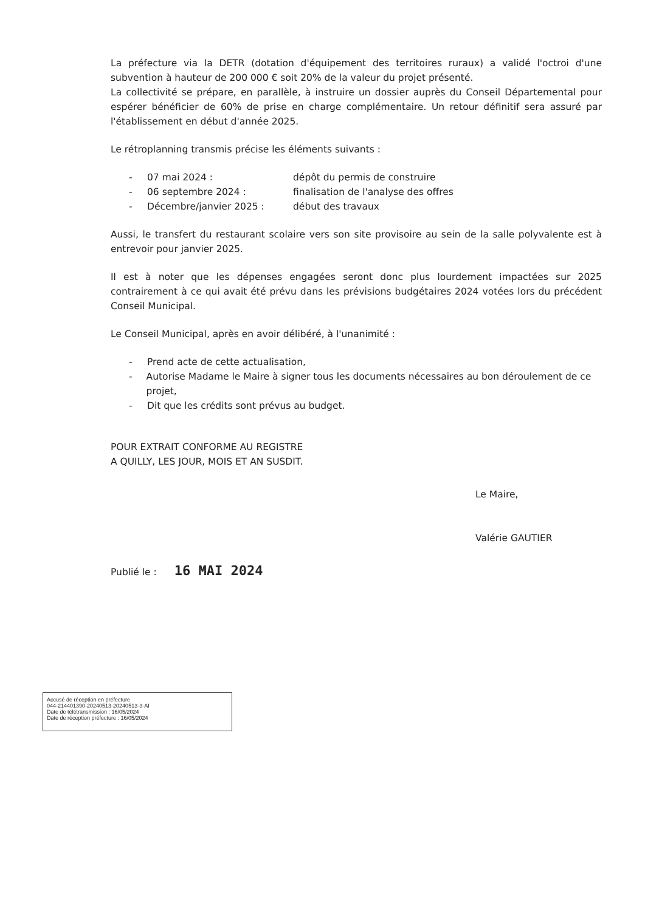La préfecture via la DETR (dotation d'équipement des territoires ruraux) a validé l'octroi d'une subvention à hauteur de 200 000 € soit 20% de la valeur du projet présenté.
La collectivité se prépare, en parallèle, à instruire un dossier auprès du Conseil Départemental pour espérer bénéficier de 60% de prise en charge complémentaire. Un retour définitif sera assuré par l'établissement en début d'année 2025.
Le rétroplanning transmis précise les éléments suivants :
- 07 mai 2024 : dépôt du permis de construire
- 06 septembre 2024 : finalisation de l'analyse des offres
- Décembre/janvier 2025 : début des travaux
Aussi, le transfert du restaurant scolaire vers son site provisoire au sein de la salle polyvalente est à entrevoir pour janvier 2025.
Il est à noter que les dépenses engagées seront donc plus lourdement impactées sur 2025 contrairement à ce qui avait été prévu dans les prévisions budgétaires 2024 votées lors du précédent Conseil Municipal.
Le Conseil Municipal, après en avoir délibéré, à l'unanimité :
- Prend acte de cette actualisation,
- Autorise Madame le Maire à signer tous les documents nécessaires au bon déroulement de ce projet,
- Dit que les crédits sont prévus au budget.
POUR EXTRAIT CONFORME AU REGISTRE
A QUILLY, LES JOUR, MOIS ET AN SUSDIT.
Le Maire,
Valérie GAUTIER
Publié le : 16 MAI 2024
Accusé de réception en préfecture
044-214401390-20240513-20240513-3-AI
Date de télétransmission : 16/05/2024
Date de réception préfecture : 16/05/2024